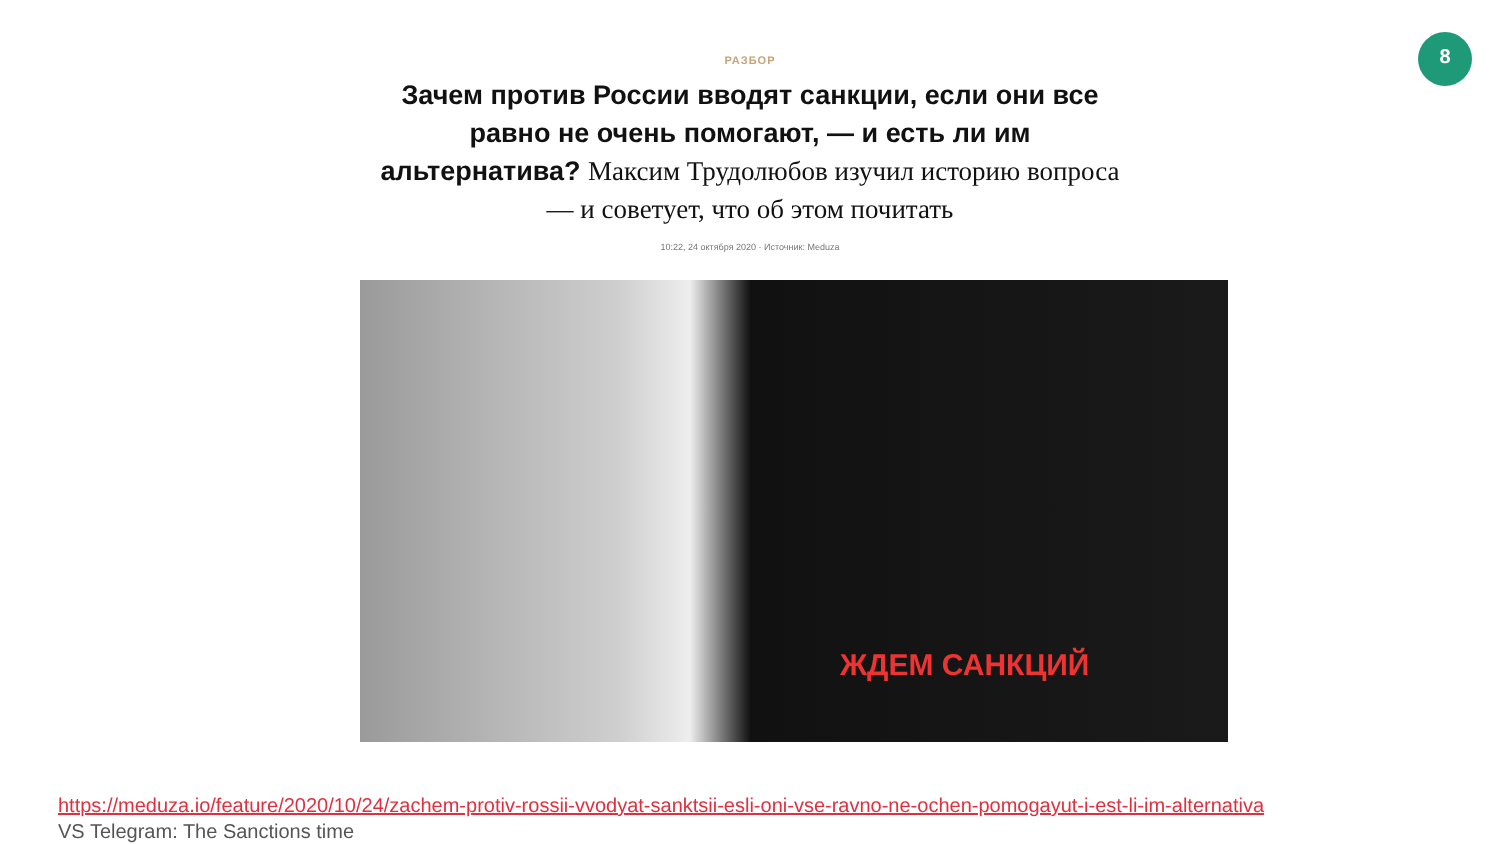8
РАЗБОР
Зачем против России вводят санкции, если они все равно не очень помогают, — и есть ли им альтернатива? Максим Трудолюбов изучил историю вопроса — и советует, что об этом почитать
10:22, 24 октября 2020 · Источник: Meduza
ЖДЕМ САНКЦИЙ
https://meduza.io/feature/2020/10/24/zachem-protiv-rossii-vvodyat-sanktsii-esli-oni-vse-ravno-ne-ochen-pomogayut-i-est-li-im-alternativa
VS Telegram: The Sanctions time